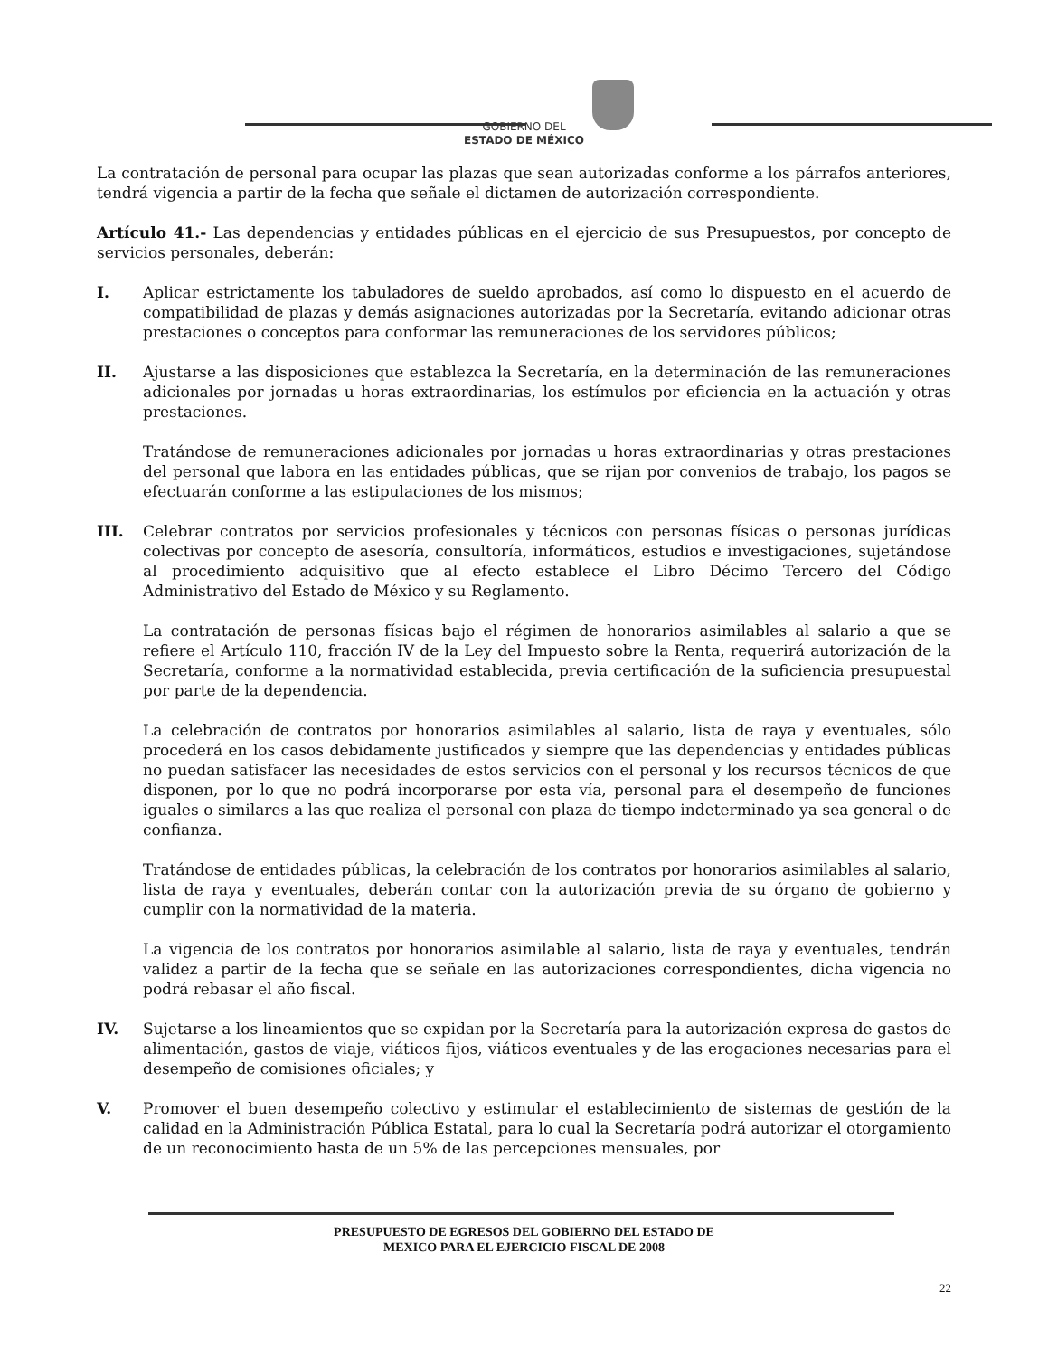GOBIERNO DEL
ESTADO DE MÉXICO
La contratación de personal para ocupar las plazas que sean autorizadas conforme a los párrafos anteriores, tendrá vigencia a partir de la fecha que señale el dictamen de autorización correspondiente.
Artículo 41.- Las dependencias y entidades públicas en el ejercicio de sus Presupuestos, por concepto de servicios personales, deberán:
I. Aplicar estrictamente los tabuladores de sueldo aprobados, así como lo dispuesto en el acuerdo de compatibilidad de plazas y demás asignaciones autorizadas por la Secretaría, evitando adicionar otras prestaciones o conceptos para conformar las remuneraciones de los servidores públicos;
II. Ajustarse a las disposiciones que establezca la Secretaría, en la determinación de las remuneraciones adicionales por jornadas u horas extraordinarias, los estímulos por eficiencia en la actuación y otras prestaciones.
Tratándose de remuneraciones adicionales por jornadas u horas extraordinarias y otras prestaciones del personal que labora en las entidades públicas, que se rijan por convenios de trabajo, los pagos se efectuarán conforme a las estipulaciones de los mismos;
III. Celebrar contratos por servicios profesionales y técnicos con personas físicas o personas jurídicas colectivas por concepto de asesoría, consultoría, informáticos, estudios e investigaciones, sujetándose al procedimiento adquisitivo que al efecto establece el Libro Décimo Tercero del Código Administrativo del Estado de México y su Reglamento.
La contratación de personas físicas bajo el régimen de honorarios asimilables al salario a que se refiere el Artículo 110, fracción IV de la Ley del Impuesto sobre la Renta, requerirá autorización de la Secretaría, conforme a la normatividad establecida, previa certificación de la suficiencia presupuestal por parte de la dependencia.
La celebración de contratos por honorarios asimilables al salario, lista de raya y eventuales, sólo procederá en los casos debidamente justificados y siempre que las dependencias y entidades públicas no puedan satisfacer las necesidades de estos servicios con el personal y los recursos técnicos de que disponen, por lo que no podrá incorporarse por esta vía, personal para el desempeño de funciones iguales o similares a las que realiza el personal con plaza de tiempo indeterminado ya sea general o de confianza.
Tratándose de entidades públicas, la celebración de los contratos por honorarios asimilables al salario, lista de raya y eventuales, deberán contar con la autorización previa de su órgano de gobierno y cumplir con la normatividad de la materia.
La vigencia de los contratos por honorarios asimilable al salario, lista de raya y eventuales, tendrán validez a partir de la fecha que se señale en las autorizaciones correspondientes, dicha vigencia no podrá rebasar el año fiscal.
IV. Sujetarse a los lineamientos que se expidan por la Secretaría para la autorización expresa de gastos de alimentación, gastos de viaje, viáticos fijos, viáticos eventuales y de las erogaciones necesarias para el desempeño de comisiones oficiales; y
V. Promover el buen desempeño colectivo y estimular el establecimiento de sistemas de gestión de la calidad en la Administración Pública Estatal, para lo cual la Secretaría podrá autorizar el otorgamiento de un reconocimiento hasta de un 5% de las percepciones mensuales, por
PRESUPUESTO DE EGRESOS DEL GOBIERNO DEL ESTADO DE
MEXICO PARA EL EJERCICIO FISCAL DE 2008
22